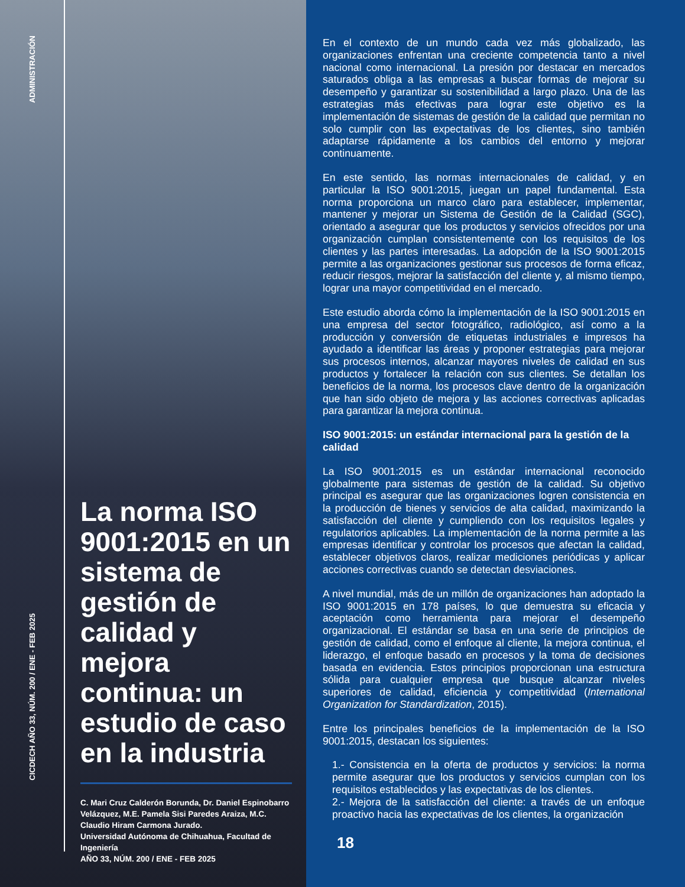ADMINISTRACIÓN
CICDECH AÑO 33, NÚM. 200 / ENE - FEB 2025
La norma ISO 9001:2015 en un sistema de gestión de calidad y mejora continua: un estudio de caso en la industria
C. Mari Cruz Calderón Borunda, Dr. Daniel Espinobarro Velázquez, M.E. Pamela Sisi Paredes Araiza, M.C. Claudio Hiram Carmona Jurado.
Universidad Autónoma de Chihuahua, Facultad de Ingeniería
AÑO 33, NÚM. 200 / ENE - FEB 2025
En el contexto de un mundo cada vez más globalizado, las organizaciones enfrentan una creciente competencia tanto a nivel nacional como internacional. La presión por destacar en mercados saturados obliga a las empresas a buscar formas de mejorar su desempeño y garantizar su sostenibilidad a largo plazo. Una de las estrategias más efectivas para lograr este objetivo es la implementación de sistemas de gestión de la calidad que permitan no solo cumplir con las expectativas de los clientes, sino también adaptarse rápidamente a los cambios del entorno y mejorar continuamente.
En este sentido, las normas internacionales de calidad, y en particular la ISO 9001:2015, juegan un papel fundamental. Esta norma proporciona un marco claro para establecer, implementar, mantener y mejorar un Sistema de Gestión de la Calidad (SGC), orientado a asegurar que los productos y servicios ofrecidos por una organización cumplan consistentemente con los requisitos de los clientes y las partes interesadas. La adopción de la ISO 9001:2015 permite a las organizaciones gestionar sus procesos de forma eficaz, reducir riesgos, mejorar la satisfacción del cliente y, al mismo tiempo, lograr una mayor competitividad en el mercado.
Este estudio aborda cómo la implementación de la ISO 9001:2015 en una empresa del sector fotográfico, radiológico, así como a la producción y conversión de etiquetas industriales e impresos ha ayudado a identificar las áreas y proponer estrategias para mejorar sus procesos internos, alcanzar mayores niveles de calidad en sus productos y fortalecer la relación con sus clientes. Se detallan los beneficios de la norma, los procesos clave dentro de la organización que han sido objeto de mejora y las acciones correctivas aplicadas para garantizar la mejora continua.
ISO 9001:2015: un estándar internacional para la gestión de la calidad
La ISO 9001:2015 es un estándar internacional reconocido globalmente para sistemas de gestión de la calidad. Su objetivo principal es asegurar que las organizaciones logren consistencia en la producción de bienes y servicios de alta calidad, maximizando la satisfacción del cliente y cumpliendo con los requisitos legales y regulatorios aplicables. La implementación de la norma permite a las empresas identificar y controlar los procesos que afectan la calidad, establecer objetivos claros, realizar mediciones periódicas y aplicar acciones correctivas cuando se detectan desviaciones.
A nivel mundial, más de un millón de organizaciones han adoptado la ISO 9001:2015 en 178 países, lo que demuestra su eficacia y aceptación como herramienta para mejorar el desempeño organizacional. El estándar se basa en una serie de principios de gestión de calidad, como el enfoque al cliente, la mejora continua, el liderazgo, el enfoque basado en procesos y la toma de decisiones basada en evidencia. Estos principios proporcionan una estructura sólida para cualquier empresa que busque alcanzar niveles superiores de calidad, eficiencia y competitividad (International Organization for Standardization, 2015).
Entre los principales beneficios de la implementación de la ISO 9001:2015, destacan los siguientes:
1.- Consistencia en la oferta de productos y servicios: la norma permite asegurar que los productos y servicios cumplan con los requisitos establecidos y las expectativas de los clientes.
2.- Mejora de la satisfacción del cliente: a través de un enfoque proactivo hacia las expectativas de los clientes, la organización
18